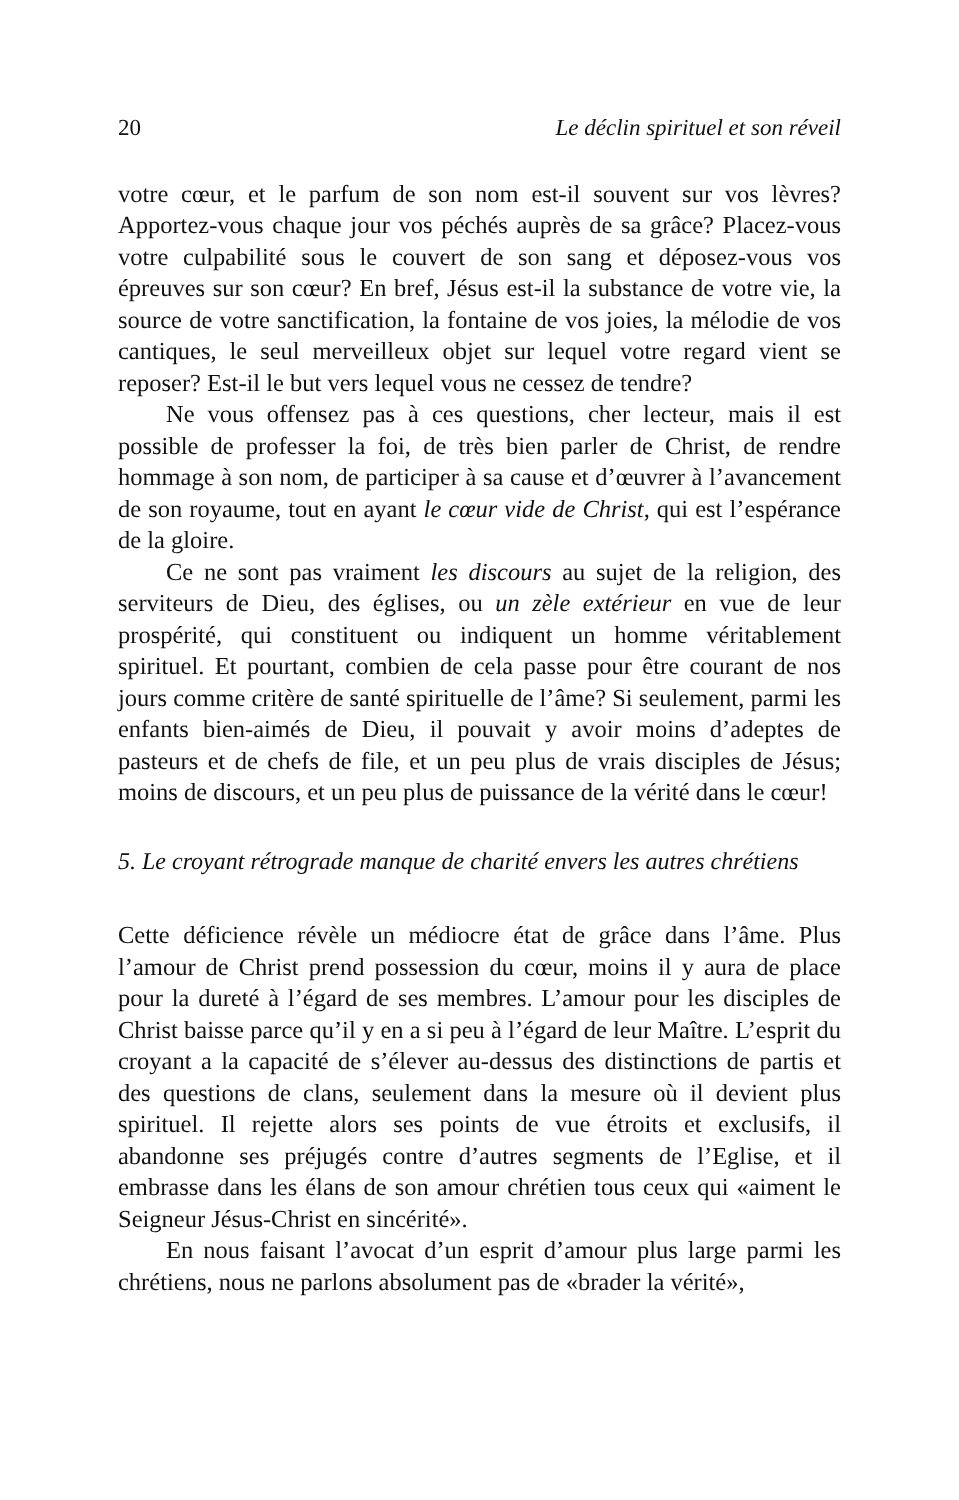20 Le déclin spirituel et son réveil
votre cœur, et le parfum de son nom est-il souvent sur vos lèvres? Apportez-vous chaque jour vos péchés auprès de sa grâce? Placez-vous votre culpabilité sous le couvert de son sang et déposez-vous vos épreuves sur son cœur? En bref, Jésus est-il la substance de votre vie, la source de votre sanctification, la fontaine de vos joies, la mélodie de vos cantiques, le seul merveilleux objet sur lequel votre regard vient se reposer? Est-il le but vers lequel vous ne cessez de tendre?
Ne vous offensez pas à ces questions, cher lecteur, mais il est possible de professer la foi, de très bien parler de Christ, de rendre hommage à son nom, de participer à sa cause et d’œuvrer à l’avancement de son royaume, tout en ayant le cœur vide de Christ, qui est l’espérance de la gloire.
Ce ne sont pas vraiment les discours au sujet de la religion, des serviteurs de Dieu, des églises, ou un zèle extérieur en vue de leur prospérité, qui constituent ou indiquent un homme véritablement spirituel. Et pourtant, combien de cela passe pour être courant de nos jours comme critère de santé spirituelle de l’âme? Si seulement, parmi les enfants bien-aimés de Dieu, il pouvait y avoir moins d’adeptes de pasteurs et de chefs de file, et un peu plus de vrais disciples de Jésus; moins de discours, et un peu plus de puissance de la vérité dans le cœur!
5. Le croyant rétrograde manque de charité envers les autres chrétiens
Cette déficience révèle un médiocre état de grâce dans l’âme. Plus l’amour de Christ prend possession du cœur, moins il y aura de place pour la dureté à l’égard de ses membres. L’amour pour les disciples de Christ baisse parce qu’il y en a si peu à l’égard de leur Maître. L’esprit du croyant a la capacité de s’élever au-dessus des distinctions de partis et des questions de clans, seulement dans la mesure où il devient plus spirituel. Il rejette alors ses points de vue étroits et exclusifs, il abandonne ses préjugés contre d’autres segments de l’Eglise, et il embrasse dans les élans de son amour chrétien tous ceux qui «aiment le Seigneur Jésus-Christ en sincérité».
En nous faisant l’avocat d’un esprit d’amour plus large parmi les chrétiens, nous ne parlons absolument pas de «brader la vérité»,